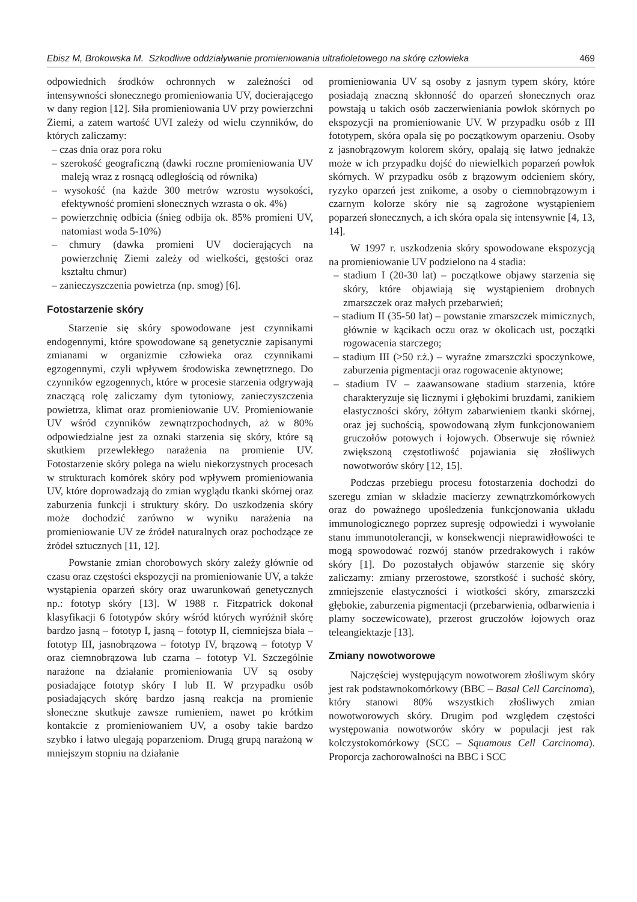Ebisz M, Brokowska M. Szkodliwe oddziaływanie promieniowania ultrafioletowego na skórę człowieka 469
odpowiednich środków ochronnych w zależności od intensywności słonecznego promieniowania UV, docierającego w dany region [12]. Siła promieniowania UV przy powierzchni Ziemi, a zatem wartość UVI zależy od wielu czynników, do których zaliczamy:
– czas dnia oraz pora roku
– szerokość geograficzną (dawki roczne promieniowania UV maleją wraz z rosnącą odległością od równika)
– wysokość (na każde 300 metrów wzrostu wysokości, efektywność promieni słonecznych wzrasta o ok. 4%)
– powierzchnię odbicia (śnieg odbija ok. 85% promieni UV, natomiast woda 5-10%)
– chmury (dawka promieni UV docierających na powierzchnię Ziemi zależy od wielkości, gęstości oraz kształtu chmur)
– zanieczyszczenia powietrza (np. smog) [6].
Fotostarzenie skóry
Starzenie się skóry spowodowane jest czynnikami endogennymi, które spowodowane są genetycznie zapisanymi zmianami w organizmie człowieka oraz czynnikami egzogennymi, czyli wpływem środowiska zewnętrznego. Do czynników egzogennych, które w procesie starzenia odgrywają znaczącą rolę zaliczamy dym tytoniowy, zanieczyszczenia powietrza, klimat oraz promieniowanie UV. Promieniowanie UV wśród czynników zewnątrzpochodnych, aż w 80% odpowiedzialne jest za oznaki starzenia się skóry, które są skutkiem przewlekłego narażenia na promienie UV. Fotostarzenie skóry polega na wielu niekorzystnych procesach w strukturach komórek skóry pod wpływem promieniowania UV, które doprowadzają do zmian wyglądu tkanki skórnej oraz zaburzenia funkcji i struktury skóry. Do uszkodzenia skóry może dochodzić zarówno w wyniku narażenia na promieniowanie UV ze źródeł naturalnych oraz pochodzące ze źródeł sztucznych [11, 12].
Powstanie zmian chorobowych skóry zależy głównie od czasu oraz częstości ekspozycji na promieniowanie UV, a także wystąpienia oparzeń skóry oraz uwarunkowań genetycznych np.: fototyp skóry [13]. W 1988 r. Fitzpatrick dokonał klasyfikacji 6 fototypów skóry wśród których wyróżnił skórę bardzo jasną – fototyp I, jasną – fototyp II, ciemniejsza biała – fototyp III, jasnobrązowa – fototyp IV, brązową – fototyp V oraz ciemnobrązowa lub czarna – fototyp VI. Szczególnie narażone na działanie promieniowania UV są osoby posiadające fototyp skóry I lub II. W przypadku osób posiadających skórę bardzo jasną reakcja na promienie słoneczne skutkuje zawsze rumieniem, nawet po krótkim kontakcie z promieniowaniem UV, a osoby takie bardzo szybko i łatwo ulegają poparzeniom. Drugą grupą narażoną w mniejszym stopniu na działanie
promieniowania UV są osoby z jasnym typem skóry, które posiadają znaczną skłonność do oparzeń słonecznych oraz powstają u takich osób zaczerwieniania powłok skórnych po ekspozycji na promieniowanie UV. W przypadku osób z III fototypem, skóra opala się po początkowym oparzeniu. Osoby z jasnobrązowym kolorem skóry, opalają się łatwo jednakże może w ich przypadku dojść do niewielkich poparzeń powłok skórnych. W przypadku osób z brązowym odcieniem skóry, ryzyko oparzeń jest znikome, a osoby o ciemnobrązowym i czarnym kolorze skóry nie są zagrożone wystąpieniem poparzeń słonecznych, a ich skóra opala się intensywnie [4, 13, 14].
W 1997 r. uszkodzenia skóry spowodowane ekspozycją na promieniowanie UV podzielono na 4 stadia:
– stadium I (20-30 lat) – początkowe objawy starzenia się skóry, które objawiają się wystąpieniem drobnych zmarszczek oraz małych przebarwień;
– stadium II (35-50 lat) – powstanie zmarszczek mimicznych, głównie w kącikach oczu oraz w okolicach ust, początki rogowacenia starczego;
– stadium III (>50 r.ż.) – wyraźne zmarszczki spoczynkowe, zaburzenia pigmentacji oraz rogowacenie aktynowe;
– stadium IV – zaawansowane stadium starzenia, które charakteryzuje się licznymi i głębokimi bruzdami, zanikiem elastyczności skóry, żółtym zabarwieniem tkanki skórnej, oraz jej suchością, spowodowaną złym funkcjonowaniem gruczołów potowych i łojowych. Obserwuje się również zwiększoną częstotliwość pojawiania się złośliwych nowotworów skóry [12, 15].
Podczas przebiegu procesu fotostarzenia dochodzi do szeregu zmian w składzie macierzy zewnątrzkomórkowych oraz do poważnego upośledzenia funkcjonowania układu immunologicznego poprzez supresję odpowiedzi i wywołanie stanu immunotolerancji, w konsekwencji nieprawidłowości te mogą spowodować rozwój stanów przedrakowych i raków skóry [1]. Do pozostałych objawów starzenie się skóry zaliczamy: zmiany przerostowe, szorstkość i suchość skóry, zmniejszenie elastyczności i wiotkości skóry, zmarszczki głębokie, zaburzenia pigmentacji (przebarwienia, odbarwienia i plamy soczewicowate), przerost gruczołów łojowych oraz teleangiektazje [13].
Zmiany nowotworowe
Najczęściej występującym nowotworem złośliwym skóry jest rak podstawnokomórkowy (BBC – Basal Cell Carcinoma), który stanowi 80% wszystkich złośliwych zmian nowotworowych skóry. Drugim pod względem częstości występowania nowotworów skóry w populacji jest rak kolczystokomórkowy (SCC – Squamous Cell Carcinoma). Proporcja zachorowalności na BBC i SCC